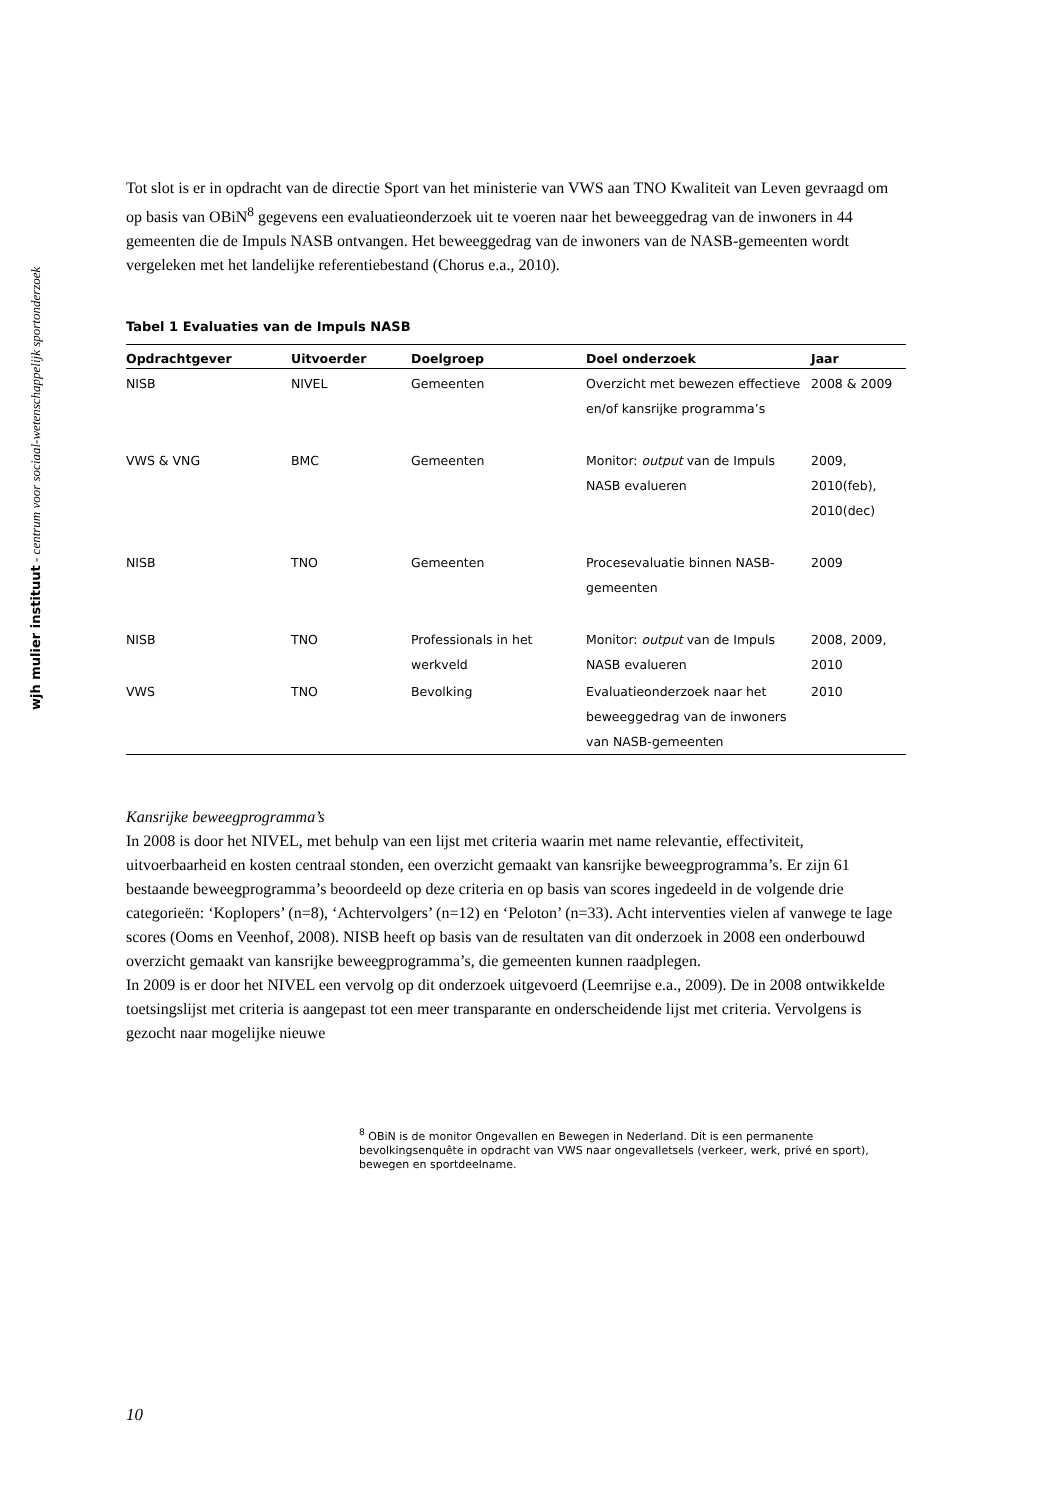wjh mulier instituut - centrum voor sociaal-wetenschappelijk sportonderzoek
Tot slot is er in opdracht van de directie Sport van het ministerie van VWS aan TNO Kwaliteit van Leven gevraagd om op basis van OBiN<sup>8</sup> gegevens een evaluatieonderzoek uit te voeren naar het beweeggedrag van de inwoners in 44 gemeenten die de Impuls NASB ontvangen. Het beweeggedrag van de inwoners van de NASB-gemeenten wordt vergeleken met het landelijke referentiebestand (Chorus e.a., 2010).
Tabel 1 Evaluaties van de Impuls NASB
| Opdrachtgever | Uitvoerder | Doelgroep | Doel onderzoek | Jaar |
| --- | --- | --- | --- | --- |
| NISB | NIVEL | Gemeenten | Overzicht met bewezen effectieve en/of kansrijke programma’s | 2008 & 2009 |
| VWS & VNG | BMC | Gemeenten | Monitor: output van de Impuls NASB evalueren | 2009, 2010(feb), 2010(dec) |
| NISB | TNO | Gemeenten | Procesevaluatie binnen NASB-gemeenten | 2009 |
| NISB | TNO | Professionals in het werkveld | Monitor: output van de Impuls NASB evalueren | 2008, 2009, 2010 |
| VWS | TNO | Bevolking | Evaluatieonderzoek naar het beweeggedrag van de inwoners van NASB-gemeenten | 2010 |
Kansrijke beweegprogramma’s
In 2008 is door het NIVEL, met behulp van een lijst met criteria waarin met name relevantie, effectiviteit, uitvoerbaarheid en kosten centraal stonden, een overzicht gemaakt van kansrijke beweegprogramma’s. Er zijn 61 bestaande beweegprogramma’s beoordeeld op deze criteria en op basis van scores ingedeeld in de volgende drie categorieën: ‘Koplopers’ (n=8), ‘Achtervolgers’ (n=12) en ‘Peloton’ (n=33). Acht interventies vielen af vanwege te lage scores (Ooms en Veenhof, 2008). NISB heeft op basis van de resultaten van dit onderzoek in 2008 een onderbouwd overzicht gemaakt van kansrijke beweegprogramma’s, die gemeenten kunnen raadplegen.
In 2009 is er door het NIVEL een vervolg op dit onderzoek uitgevoerd (Leemrijse e.a., 2009). De in 2008 ontwikkelde toetsingslijst met criteria is aangepast tot een meer transparante en onderscheidende lijst met criteria. Vervolgens is gezocht naar mogelijke nieuwe
<sup>8</sup> OBiN is de monitor Ongevallen en Bewegen in Nederland. Dit is een permanente bevolkingsenquête in opdracht van VWS naar ongevalletsels (verkeer, werk, privé en sport), bewegen en sportdeelname.
10